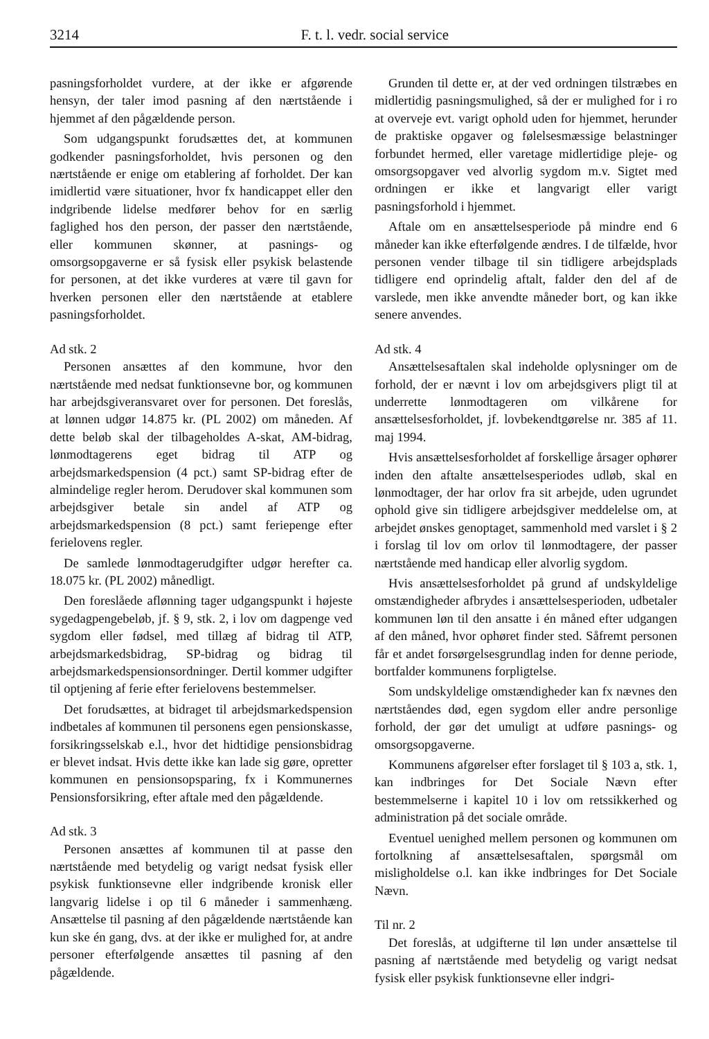3214 F. t. l. vedr. social service
pasningsforholdet vurdere, at der ikke er afgørende hensyn, der taler imod pasning af den nærtstående i hjemmet af den pågældende person.
Som udgangspunkt forudsættes det, at kommunen godkender pasningsforholdet, hvis personen og den nærtstående er enige om etablering af forholdet. Der kan imidlertid være situationer, hvor fx handicappet eller den indgribende lidelse medfører behov for en særlig faglighed hos den person, der passer den nærtstående, eller kommunen skønner, at pasnings- og omsorgsopgaverne er så fysisk eller psykisk belastende for personen, at det ikke vurderes at være til gavn for hverken personen eller den nærtstående at etablere pasningsforholdet.
Ad stk. 2
Personen ansættes af den kommune, hvor den nærtstående med nedsat funktionsevne bor, og kommunen har arbejdsgiveransvaret over for personen. Det foreslås, at lønnen udgør 14.875 kr. (PL 2002) om måneden. Af dette beløb skal der tilbageholdes A-skat, AM-bidrag, lønmodtagerens eget bidrag til ATP og arbejdsmarkedspension (4 pct.) samt SP-bidrag efter de almindelige regler herom. Derudover skal kommunen som arbejdsgiver betale sin andel af ATP og arbejdsmarkedspension (8 pct.) samt feriepenge efter ferielovens regler.
De samlede lønmodtagerudgifter udgør herefter ca. 18.075 kr. (PL 2002) månedligt.
Den foreslåede aflønning tager udgangspunkt i højeste sygedagpengebeløb, jf. § 9, stk. 2, i lov om dagpenge ved sygdom eller fødsel, med tillæg af bidrag til ATP, arbejdsmarkedsbidrag, SP-bidrag og bidrag til arbejdsmarkedspensionsordninger. Dertil kommer udgifter til optjening af ferie efter ferielovens bestemmelser.
Det forudsættes, at bidraget til arbejdsmarkedspension indbetales af kommunen til personens egen pensionskasse, forsikringsselskab e.l., hvor det hidtidige pensionsbidrag er blevet indsat. Hvis dette ikke kan lade sig gøre, opretter kommunen en pensionsopsparing, fx i Kommunernes Pensionsforsikring, efter aftale med den pågældende.
Ad stk. 3
Personen ansættes af kommunen til at passe den nærtstående med betydelig og varigt nedsat fysisk eller psykisk funktionsevne eller indgribende kronisk eller langvarig lidelse i op til 6 måneder i sammenhæng. Ansættelse til pasning af den pågældende nærtstående kan kun ske én gang, dvs. at der ikke er mulighed for, at andre personer efterfølgende ansættes til pasning af den pågældende.
Grunden til dette er, at der ved ordningen tilstræbes en midlertidig pasningsmulighed, så der er mulighed for i ro at overveje evt. varigt ophold uden for hjemmet, herunder de praktiske opgaver og følelsesmæssige belastninger forbundet hermed, eller varetage midlertidige pleje- og omsorgsopgaver ved alvorlig sygdom m.v. Sigtet med ordningen er ikke et langvarigt eller varigt pasningsforhold i hjemmet.
Aftale om en ansættelsesperiode på mindre end 6 måneder kan ikke efterfølgende ændres. I de tilfælde, hvor personen vender tilbage til sin tidligere arbejdsplads tidligere end oprindelig aftalt, falder den del af de varslede, men ikke anvendte måneder bort, og kan ikke senere anvendes.
Ad stk. 4
Ansættelsesaftalen skal indeholde oplysninger om de forhold, der er nævnt i lov om arbejdsgivers pligt til at underrette lønmodtageren om vilkårene for ansættelsesforholdet, jf. lovbekendtgørelse nr. 385 af 11. maj 1994.
Hvis ansættelsesforholdet af forskellige årsager ophører inden den aftalte ansættelsesperiodes udløb, skal en lønmodtager, der har orlov fra sit arbejde, uden ugrundet ophold give sin tidligere arbejdsgiver meddelelse om, at arbejdet ønskes genoptaget, sammenhold med varslet i § 2 i forslag til lov om orlov til lønmodtagere, der passer nærtstående med handicap eller alvorlig sygdom.
Hvis ansættelsesforholdet på grund af undskyldelige omstændigheder afbrydes i ansættelsesperioden, udbetaler kommunen løn til den ansatte i én måned efter udgangen af den måned, hvor ophøret finder sted. Såfremt personen får et andet forsørgelsesgrundlag inden for denne periode, bortfalder kommunens forpligtelse.
Som undskyldelige omstændigheder kan fx nævnes den nærtståendes død, egen sygdom eller andre personlige forhold, der gør det umuligt at udføre pasnings- og omsorgsopgaverne.
Kommunens afgørelser efter forslaget til § 103 a, stk. 1, kan indbringes for Det Sociale Nævn efter bestemmelserne i kapitel 10 i lov om retssikkerhed og administration på det sociale område.
Eventuel uenighed mellem personen og kommunen om fortolkning af ansættelsesaftalen, spørgsmål om misligholdelse o.l. kan ikke indbringes for Det Sociale Nævn.
Til nr. 2
Det foreslås, at udgifterne til løn under ansættelse til pasning af nærtstående med betydelig og varigt nedsat fysisk eller psykisk funktionsevne eller indgri-